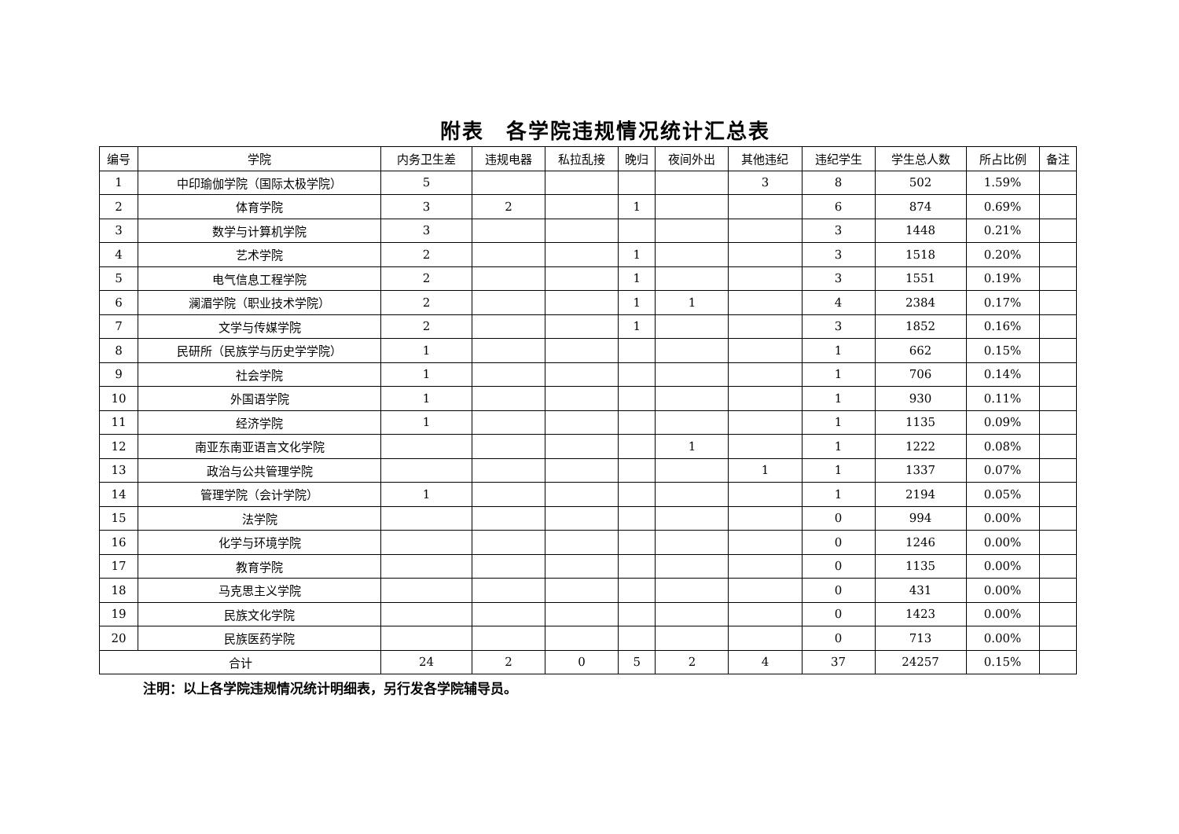附表　各学院违规情况统计汇总表
| 编号 | 学院 | 内务卫生差 | 违规电器 | 私拉乱接 | 晚归 | 夜间外出 | 其他违纪 | 违纪学生 | 学生总人数 | 所占比例 | 备注 |
| --- | --- | --- | --- | --- | --- | --- | --- | --- | --- | --- | --- |
| 1 | 中印瑜伽学院（国际太极学院） | 5 | | | | | 3 | 8 | 502 | 1.59% | |
| 2 | 体育学院 | 3 | 2 | | 1 | | | 6 | 874 | 0.69% | |
| 3 | 数学与计算机学院 | 3 | | | | | | 3 | 1448 | 0.21% | |
| 4 | 艺术学院 | 2 | | | 1 | | | 3 | 1518 | 0.20% | |
| 5 | 电气信息工程学院 | 2 | | | 1 | | | 3 | 1551 | 0.19% | |
| 6 | 澜湄学院（职业技术学院） | 2 | | | 1 | 1 | | 4 | 2384 | 0.17% | |
| 7 | 文学与传媒学院 | 2 | | | 1 | | | 3 | 1852 | 0.16% | |
| 8 | 民研所（民族学与历史学学院） | 1 | | | | | | 1 | 662 | 0.15% | |
| 9 | 社会学院 | 1 | | | | | | 1 | 706 | 0.14% | |
| 10 | 外国语学院 | 1 | | | | | | 1 | 930 | 0.11% | |
| 11 | 经济学院 | 1 | | | | | | 1 | 1135 | 0.09% | |
| 12 | 南亚东南亚语言文化学院 | | | | | 1 | | 1 | 1222 | 0.08% | |
| 13 | 政治与公共管理学院 | | | | | | 1 | 1 | 1337 | 0.07% | |
| 14 | 管理学院（会计学院） | 1 | | | | | | 1 | 2194 | 0.05% | |
| 15 | 法学院 | | | | | | | 0 | 994 | 0.00% | |
| 16 | 化学与环境学院 | | | | | | | 0 | 1246 | 0.00% | |
| 17 | 教育学院 | | | | | | | 0 | 1135 | 0.00% | |
| 18 | 马克思主义学院 | | | | | | | 0 | 431 | 0.00% | |
| 19 | 民族文化学院 | | | | | | | 0 | 1423 | 0.00% | |
| 20 | 民族医药学院 | | | | | | | 0 | 713 | 0.00% | |
| 合计 | | 24 | 2 | 0 | 5 | 2 | 4 | 37 | 24257 | 0.15% | |
注明：以上各学院违规情况统计明细表，另行发各学院辅导员。